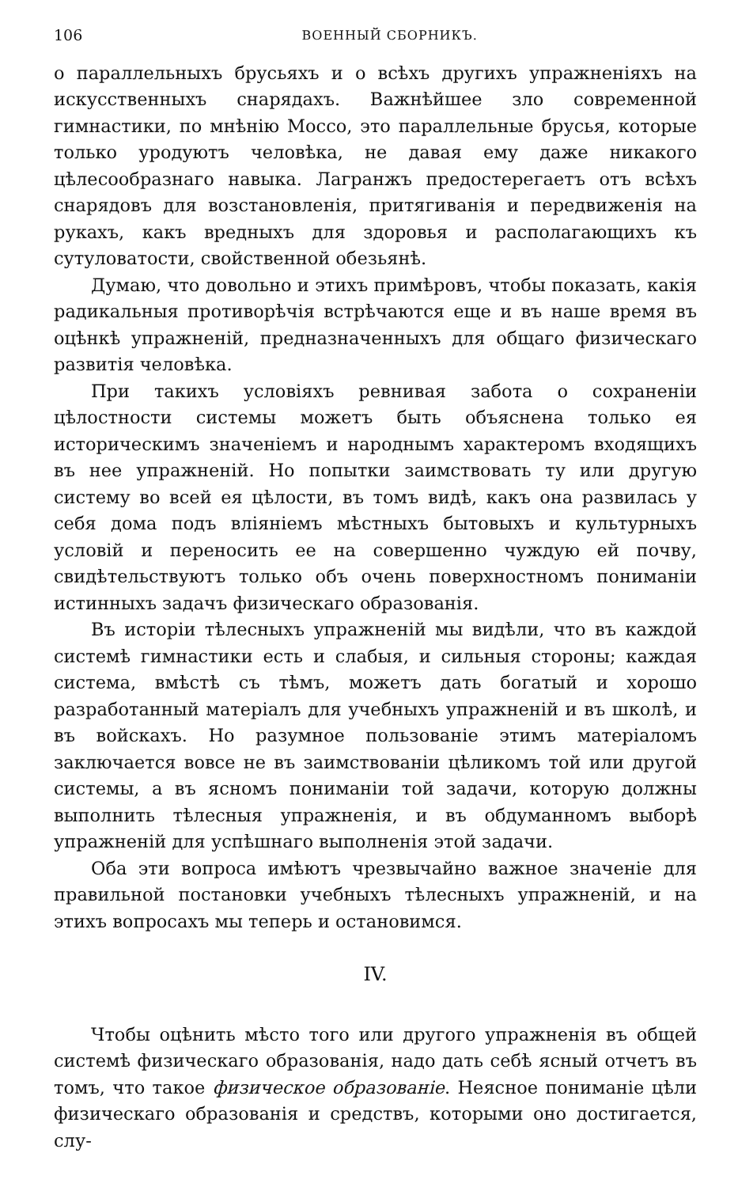106 ВОЕННЫЙ СБОРНИКЪ.
о параллельныхъ брусьяхъ и о всѣхъ другихъ упражненіяхъ на искусственныхъ снарядахъ. Важнѣйшее зло современной гимнастики, по мнѣнію Моссо, это параллельные брусья, которые только уродуютъ человѣка, не давая ему даже никакого цѣлесообразнаго навыка. Лагранжъ предостерегаетъ отъ всѣхъ снарядовъ для возстановленія, притягиванія и передвиженія на рукахъ, какъ вредныхъ для здоровья и располагающихъ къ сутуловатости, свойственной обезьянѣ.
Думаю, что довольно и этихъ примѣровъ, чтобы показать, какія радикальныя противорѣчія встрѣчаются еще и въ наше время въ оцѣнкѣ упражненій, предназначенныхъ для общаго физическаго развитія человѣка.
При такихъ условіяхъ ревнивая забота о сохраненіи цѣлостности системы можетъ быть объяснена только ея историческимъ значеніемъ и народнымъ характеромъ входящихъ въ нее упражненій. Но попытки заимствовать ту или другую систему во всей ея цѣлости, въ томъ видѣ, какъ она развилась у себя дома подъ вліяніемъ мѣстныхъ бытовыхъ и культурныхъ условій и переносить ее на совершенно чуждую ей почву, свидѣтельствуютъ только объ очень поверхностномъ пониманіи истинныхъ задачъ физическаго образованія.
Въ исторіи тѣлесныхъ упражненій мы видѣли, что въ каждой системѣ гимнастики есть и слабыя, и сильныя стороны; каждая система, вмѣстѣ съ тѣмъ, можетъ дать богатый и хорошо разработанный матеріалъ для учебныхъ упражненій и въ школѣ, и въ войскахъ. Но разумное пользованіе этимъ матеріаломъ заключается вовсе не въ заимствованіи цѣликомъ той или другой системы, а въ ясномъ пониманіи той задачи, которую должны выполнить тѣлесныя упражненія, и въ обдуманномъ выборѣ упражненій для успѣшнаго выполненія этой задачи.
Оба эти вопроса имѣютъ чрезвычайно важное значеніе для правильной постановки учебныхъ тѣлесныхъ упражненій, и на этихъ вопросахъ мы теперь и остановимся.
IV.
Чтобы оцѣнить мѣсто того или другого упражненія въ общей системѣ физическаго образованія, надо дать себѣ ясный отчетъ въ томъ, что такое физическое образованіе. Неясное пониманіе цѣли физическаго образованія и средствъ, которыми оно достигается, слу-